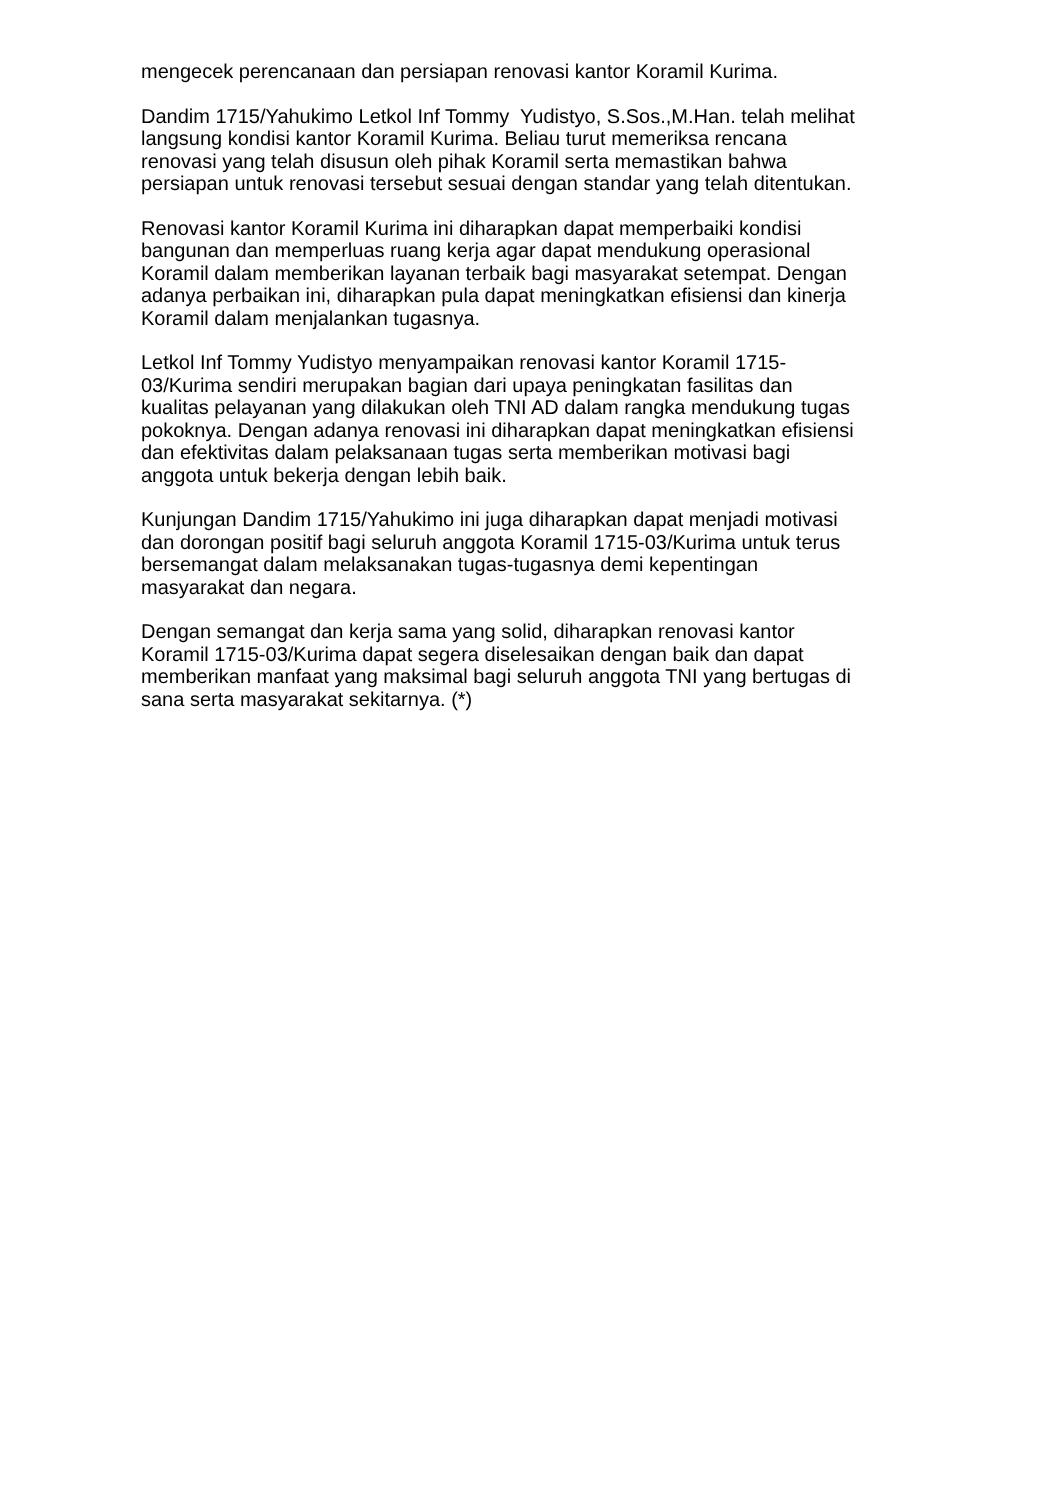mengecek perencanaan dan persiapan renovasi kantor Koramil Kurima.
Dandim 1715/Yahukimo Letkol Inf Tommy Yudistyo, S.Sos.,M.Han. telah melihat
langsung kondisi kantor Koramil Kurima. Beliau turut memeriksa rencana
renovasi yang telah disusun oleh pihak Koramil serta memastikan bahwa
persiapan untuk renovasi tersebut sesuai dengan standar yang telah ditentukan.
Renovasi kantor Koramil Kurima ini diharapkan dapat memperbaiki kondisi
bangunan dan memperluas ruang kerja agar dapat mendukung operasional
Koramil dalam memberikan layanan terbaik bagi masyarakat setempat. Dengan
adanya perbaikan ini, diharapkan pula dapat meningkatkan efisiensi dan kinerja
Koramil dalam menjalankan tugasnya.
Letkol Inf Tommy Yudistyo menyampaikan renovasi kantor Koramil 1715-
03/Kurima sendiri merupakan bagian dari upaya peningkatan fasilitas dan
kualitas pelayanan yang dilakukan oleh TNI AD dalam rangka mendukung tugas
pokoknya. Dengan adanya renovasi ini diharapkan dapat meningkatkan efisiensi
dan efektivitas dalam pelaksanaan tugas serta memberikan motivasi bagi
anggota untuk bekerja dengan lebih baik.
Kunjungan Dandim 1715/Yahukimo ini juga diharapkan dapat menjadi motivasi
dan dorongan positif bagi seluruh anggota Koramil 1715-03/Kurima untuk terus
bersemangat dalam melaksanakan tugas-tugasnya demi kepentingan
masyarakat dan negara.
Dengan semangat dan kerja sama yang solid, diharapkan renovasi kantor
Koramil 1715-03/Kurima dapat segera diselesaikan dengan baik dan dapat
memberikan manfaat yang maksimal bagi seluruh anggota TNI yang bertugas di
sana serta masyarakat sekitarnya. (*)